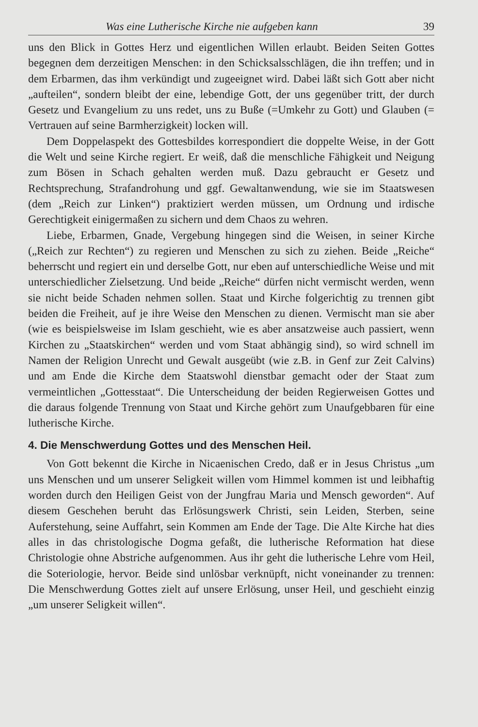Was eine Lutherische Kirche nie aufgeben kann 39
uns den Blick in Gottes Herz und eigentlichen Willen erlaubt. Beiden Seiten Gottes begegnen dem derzeitigen Menschen: in den Schicksalsschlägen, die ihn treffen; und in dem Erbarmen, das ihm verkündigt und zugeeignet wird. Dabei läßt sich Gott aber nicht „aufteilen“, sondern bleibt der eine, lebendige Gott, der uns gegenüber tritt, der durch Gesetz und Evangelium zu uns redet, uns zu Buße (=Umkehr zu Gott) und Glauben (= Vertrauen auf seine Barmherzigkeit) locken will.
Dem Doppelaspekt des Gottesbildes korrespondiert die doppelte Weise, in der Gott die Welt und seine Kirche regiert. Er weiß, daß die menschliche Fähigkeit und Neigung zum Bösen in Schach gehalten werden muß. Dazu gebraucht er Gesetz und Rechtsprechung, Strafandrohung und ggf. Gewaltanwendung, wie sie im Staatswesen (dem „Reich zur Linken“) praktiziert werden müssen, um Ordnung und irdische Gerechtigkeit einigermaßen zu sichern und dem Chaos zu wehren.
Liebe, Erbarmen, Gnade, Vergebung hingegen sind die Weisen, in seiner Kirche („Reich zur Rechten“) zu regieren und Menschen zu sich zu ziehen. Beide „Reiche“ beherrscht und regiert ein und derselbe Gott, nur eben auf unterschiedliche Weise und mit unterschiedlicher Zielsetzung. Und beide „Reiche“ dürfen nicht vermischt werden, wenn sie nicht beide Schaden nehmen sollen. Staat und Kirche folgerichtig zu trennen gibt beiden die Freiheit, auf je ihre Weise den Menschen zu dienen. Vermischt man sie aber (wie es beispielsweise im Islam geschieht, wie es aber ansatzweise auch passiert, wenn Kirchen zu „Staatskirchen“ werden und vom Staat abhängig sind), so wird schnell im Namen der Religion Unrecht und Gewalt ausgeübt (wie z.B. in Genf zur Zeit Calvins) und am Ende die Kirche dem Staatswohl dienstbar gemacht oder der Staat zum vermeintlichen „Gottesstaat“. Die Unterscheidung der beiden Regierweisen Gottes und die daraus folgende Trennung von Staat und Kirche gehört zum Unaufgebbaren für eine lutherische Kirche.
4. Die Menschwerdung Gottes und des Menschen Heil.
Von Gott bekennt die Kirche in Nicaenischen Credo, daß er in Jesus Christus „um uns Menschen und um unserer Seligkeit willen vom Himmel kommen ist und leibhaftig worden durch den Heiligen Geist von der Jungfrau Maria und Mensch geworden“. Auf diesem Geschehen beruht das Erlösungswerk Christi, sein Leiden, Sterben, seine Auferstehung, seine Auffahrt, sein Kommen am Ende der Tage. Die Alte Kirche hat dies alles in das christologische Dogma gefaßt, die lutherische Reformation hat diese Christologie ohne Abstriche aufgenommen. Aus ihr geht die lutherische Lehre vom Heil, die Soteriologie, hervor. Beide sind unlösbar verknüpft, nicht voneinander zu trennen: Die Menschwerdung Gottes zielt auf unsere Erlösung, unser Heil, und geschieht einzig „um unserer Seligkeit willen“.